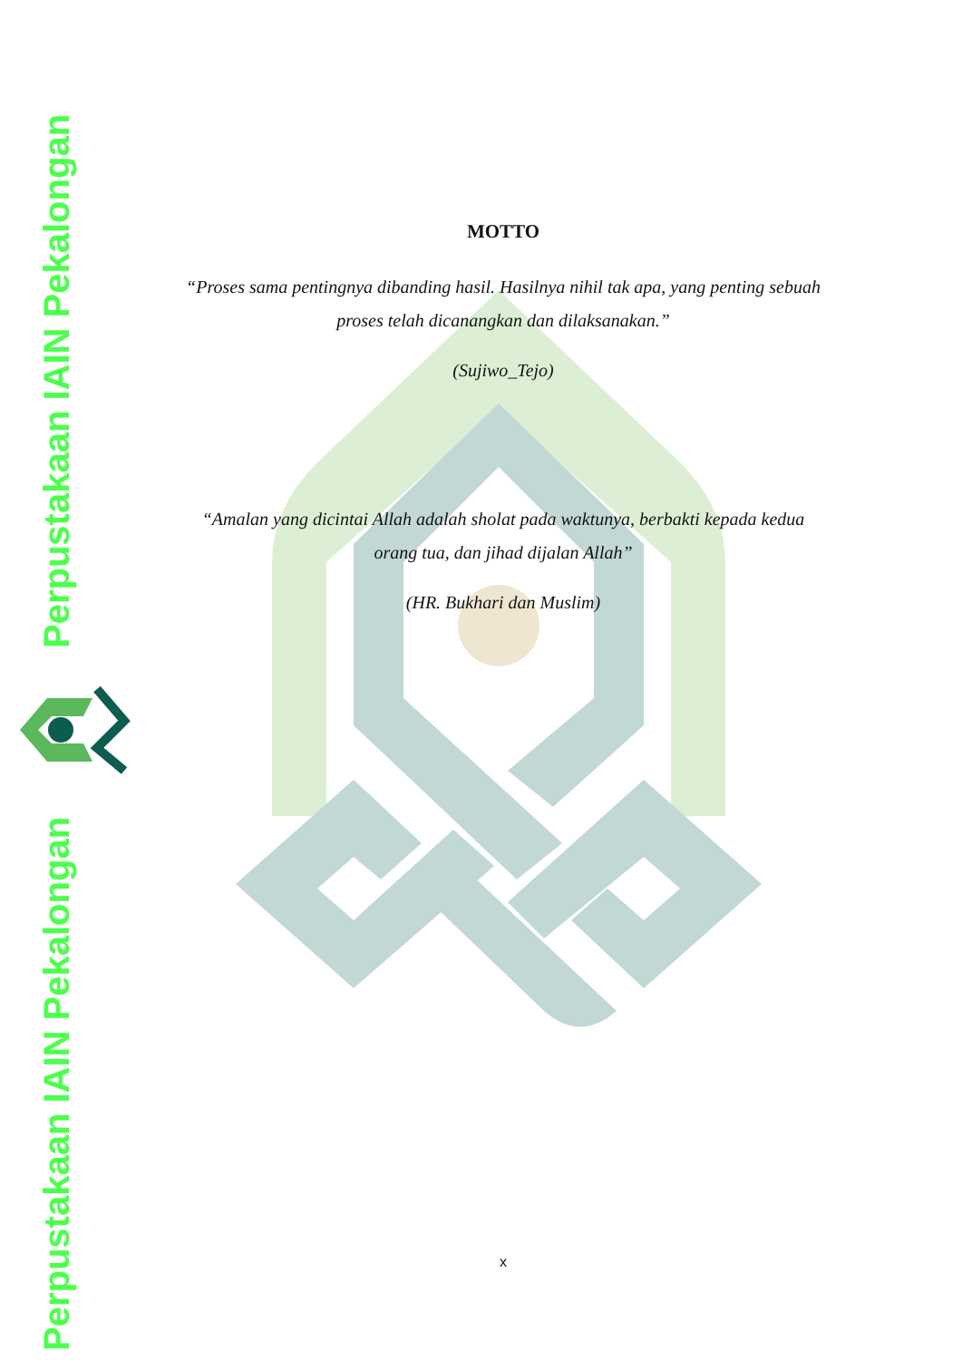Perpustakaan IAIN Pekalongan
Perpustakaan IAIN Pekalongan
MOTTO
“Proses sama pentingnya dibanding hasil. Hasilnya nihil tak apa, yang penting sebuah proses telah dicanangkan dan dilaksanakan.”
(Sujiwo_Tejo)
“Amalan yang dicintai Allah adalah sholat pada waktunya, berbakti kepada kedua orang tua, dan jihad dijalan Allah”
(HR. Bukhari dan Muslim)
x